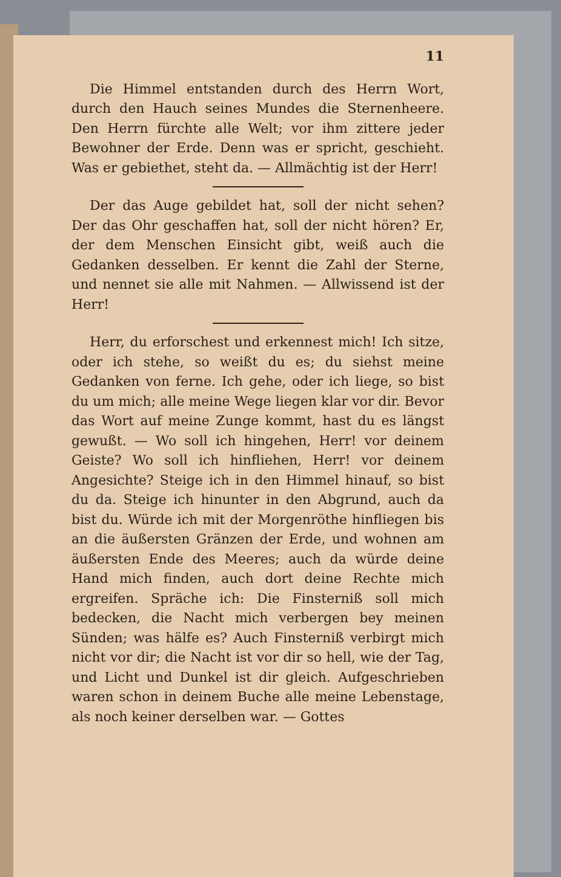11
Die Himmel entstanden durch des Herrn Wort, durch den Hauch seines Mundes die Sternenheere. Den Herrn fürchte alle Welt; vor ihm zittere jeder Bewohner der Erde. Denn was er spricht, geschieht. Was er gebiethet, steht da. — Allmächtig ist der Herr!
Der das Auge gebildet hat, soll der nicht sehen? Der das Ohr geschaffen hat, soll der nicht hören? Er, der dem Menschen Einsicht gibt, weiß auch die Gedanken desselben. Er kennt die Zahl der Sterne, und nennet sie alle mit Nahmen. — Allwissend ist der Herr!
Herr, du erforschest und erkennest mich! Ich sitze, oder ich stehe, so weißt du es; du siehst meine Gedanken von ferne. Ich gehe, oder ich liege, so bist du um mich; alle meine Wege liegen klar vor dir. Bevor das Wort auf meine Zunge kommt, hast du es längst gewußt. — Wo soll ich hingehen, Herr! vor deinem Geiste? Wo soll ich hinfliehen, Herr! vor deinem Angesichte? Steige ich in den Himmel hinauf, so bist du da. Steige ich hinunter in den Abgrund, auch da bist du. Würde ich mit der Morgenröthe hinfliegen bis an die äußersten Gränzen der Erde, und wohnen am äußersten Ende des Meeres; auch da würde deine Hand mich finden, auch dort deine Rechte mich ergreifen. Spräche ich: Die Finsterniß soll mich bedecken, die Nacht mich verbergen bey meinen Sünden; was hälfe es? Auch Finsterniß verbirgt mich nicht vor dir; die Nacht ist vor dir so hell, wie der Tag, und Licht und Dunkel ist dir gleich. Aufgeschrieben waren schon in deinem Buche alle meine Lebenstage, als noch keiner derselben war. — Gottes